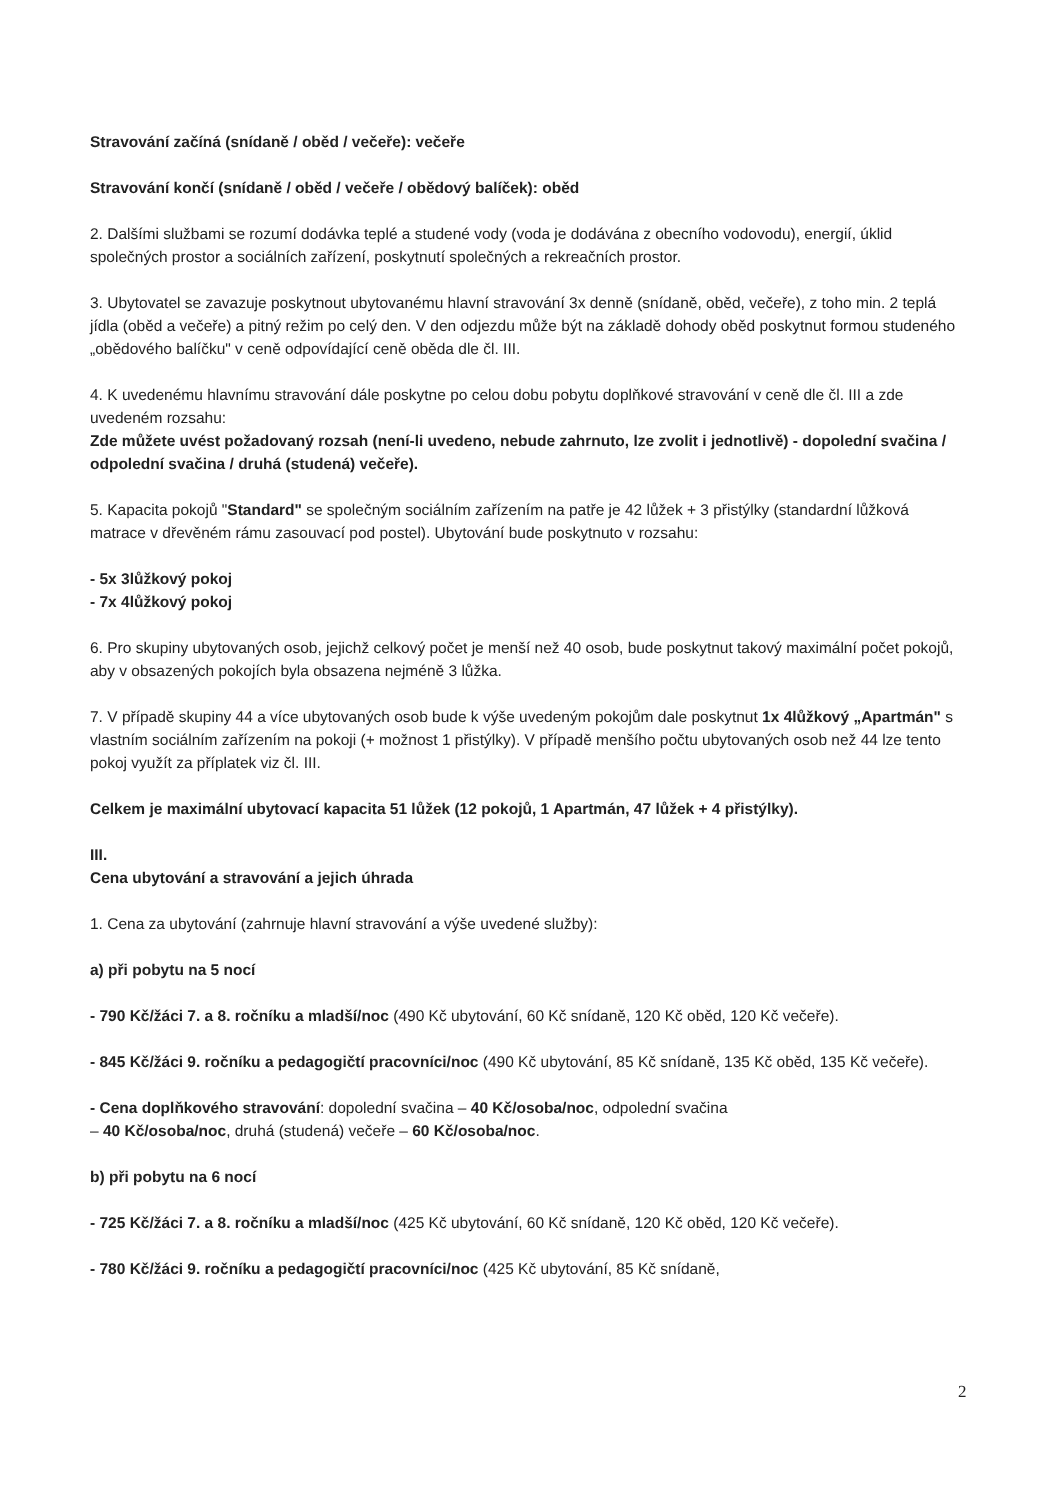Stravování začíná (snídaně / oběd / večeře): večeře
Stravování končí (snídaně / oběd / večeře / obědový balíček): oběd
2. Dalšími službami se rozumí dodávka teplé a studené vody (voda je dodávána z obecního vodovodu), energií, úklid společných prostor a sociálních zařízení, poskytnutí společných a rekreačních prostor.
3. Ubytovatel se zavazuje poskytnout ubytovanému hlavní stravování 3x denně (snídaně, oběd, večeře), z toho min. 2 teplá jídla (oběd a večeře) a pitný režim po celý den. V den odjezdu může být na základě dohody oběd poskytnut formou studeného „obědového balíčku" v ceně odpovídající ceně oběda dle čl. III.
4. K uvedenému hlavnímu stravování dále poskytne po celou dobu pobytu doplňkové stravování v ceně dle čl. III a zde uvedeném rozsahu:
Zde můžete uvést požadovaný rozsah (není-li uvedeno, nebude zahrnuto, lze zvolit i jednotlivě) - dopolední svačina / odpolední svačina / druhá (studená) večeře).
5. Kapacita pokojů "Standard" se společným sociálním zařízením na patře je 42 lůžek + 3 přistýlky (standardní lůžková matrace v dřevěném rámu zasouvací pod postel). Ubytování bude poskytnuto v rozsahu:
- 5x 3lůžkový pokoj
- 7x 4lůžkový pokoj
6. Pro skupiny ubytovaných osob, jejichž celkový počet je menší než 40 osob, bude poskytnut takový maximální počet pokojů, aby v obsazených pokojích byla obsazena nejméně 3 lůžka.
7. V případě skupiny 44 a více ubytovaných osob bude k výše uvedeným pokojům dale poskytnut 1x 4lůžkový „Apartmán" s vlastním sociálním zařízením na pokoji (+ možnost 1 přistýlky). V případě menšího počtu ubytovaných osob než 44 lze tento pokoj využít za příplatek viz čl. III.
Celkem je maximální ubytovací kapacita 51 lůžek (12 pokojů, 1 Apartmán, 47 lůžek + 4 přistýlky).
III.
Cena ubytování a stravování a jejich úhrada
1. Cena za ubytování (zahrnuje hlavní stravování a výše uvedené služby):
a) při pobytu na 5 nocí
- 790 Kč/žáci 7. a 8. ročníku a mladší/noc (490 Kč ubytování, 60 Kč snídaně, 120 Kč oběd, 120 Kč večeře).
- 845 Kč/žáci 9. ročníku a pedagogičtí pracovníci/noc (490 Kč ubytování, 85 Kč snídaně, 135 Kč oběd, 135 Kč večeře).
- Cena doplňkového stravování: dopolední svačina – 40 Kč/osoba/noc, odpolední svačina
– 40 Kč/osoba/noc, druhá (studená) večeře – 60 Kč/osoba/noc.
b) při pobytu na 6 nocí
- 725 Kč/žáci 7. a 8. ročníku a mladší/noc (425 Kč ubytování, 60 Kč snídaně, 120 Kč oběd, 120 Kč večeře).
- 780 Kč/žáci 9. ročníku a pedagogičtí pracovníci/noc (425 Kč ubytování, 85 Kč snídaně,
2